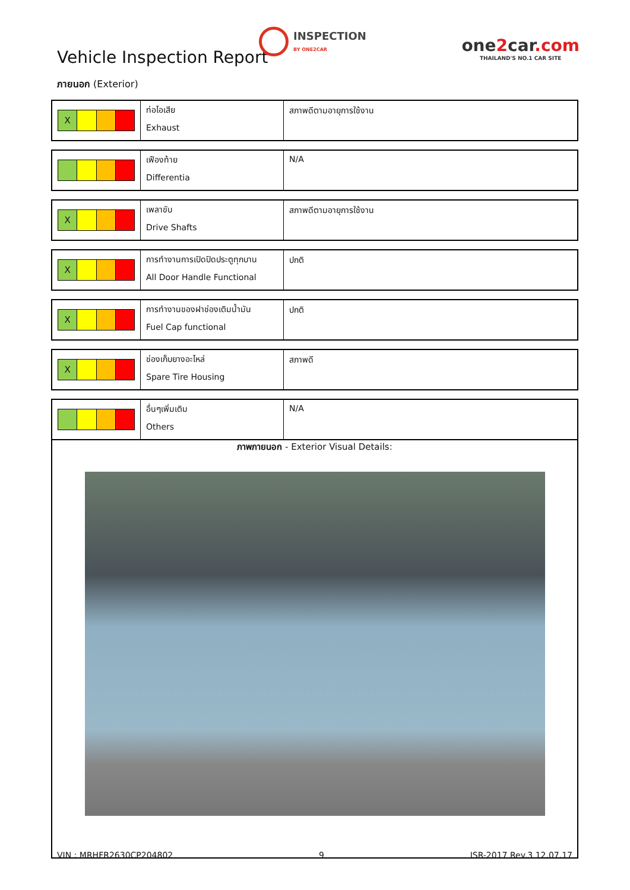Vehicle Inspection Report
INSPECTION
BY ONE2CAR
one2car.com
THAILAND'S NO.1 CAR SITE
ภายนอก (Exterior)
| X | ท่อไอเสีย Exhaust | สภาพดีตามอายุการใช้งาน |
| | เฟืองท้าย Differentia | N/A |
| X | เพลาขับ Drive Shafts | สภาพดีตามอายุการใช้งาน |
| X | การทำงานการเปิดปิดประตูทุกบาน All Door Handle Functional | ปกติ |
| X | การทำงานของฝาช่องเติมน้ำมัน Fuel Cap functional | ปกติ |
| X | ช่องเก็บยางอะไหล่ Spare Tire Housing | สภาพดี |
| | อื่นๆเพิ่มเติม Others | N/A |
ภาพภายนอก - Exterior Visual Details:
VIN : MRHFR2630CP204802 9 ISR-2017 Rev.3 12.07.17